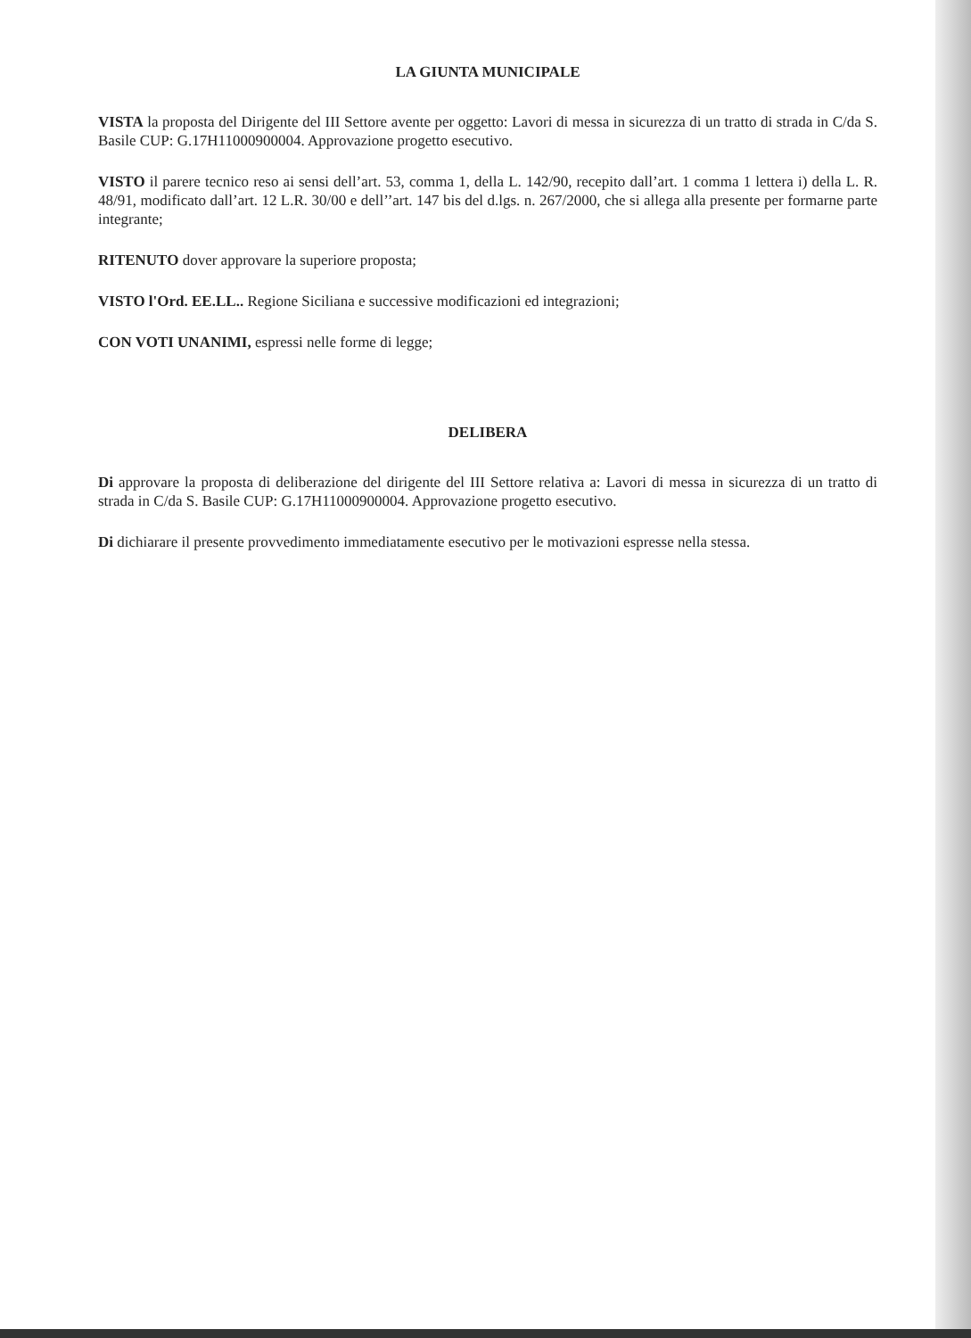LA GIUNTA MUNICIPALE
VISTA la proposta del Dirigente del III Settore avente per oggetto: Lavori di messa in sicurezza di un tratto di strada in C/da S. Basile CUP: G.17H11000900004. Approvazione progetto esecutivo.
VISTO il parere tecnico reso ai sensi dell’art. 53, comma 1, della L. 142/90, recepito dall’art. 1 comma 1 lettera i) della L. R. 48/91, modificato dall’art. 12 L.R. 30/00 e dell’’art. 147 bis del d.lgs. n. 267/2000, che si allega alla presente per formarne parte integrante;
RITENUTO dover approvare la superiore proposta;
VISTO l'Ord. EE.LL.. Regione Siciliana e successive modificazioni ed integrazioni;
CON VOTI UNANIMI, espressi nelle forme di legge;
DELIBERA
Di approvare la proposta di deliberazione del dirigente del III Settore relativa a: Lavori di messa in sicurezza di un tratto di strada in C/da S. Basile CUP: G.17H11000900004. Approvazione progetto esecutivo.
Di dichiarare il presente provvedimento immediatamente esecutivo per le motivazioni espresse nella stessa.